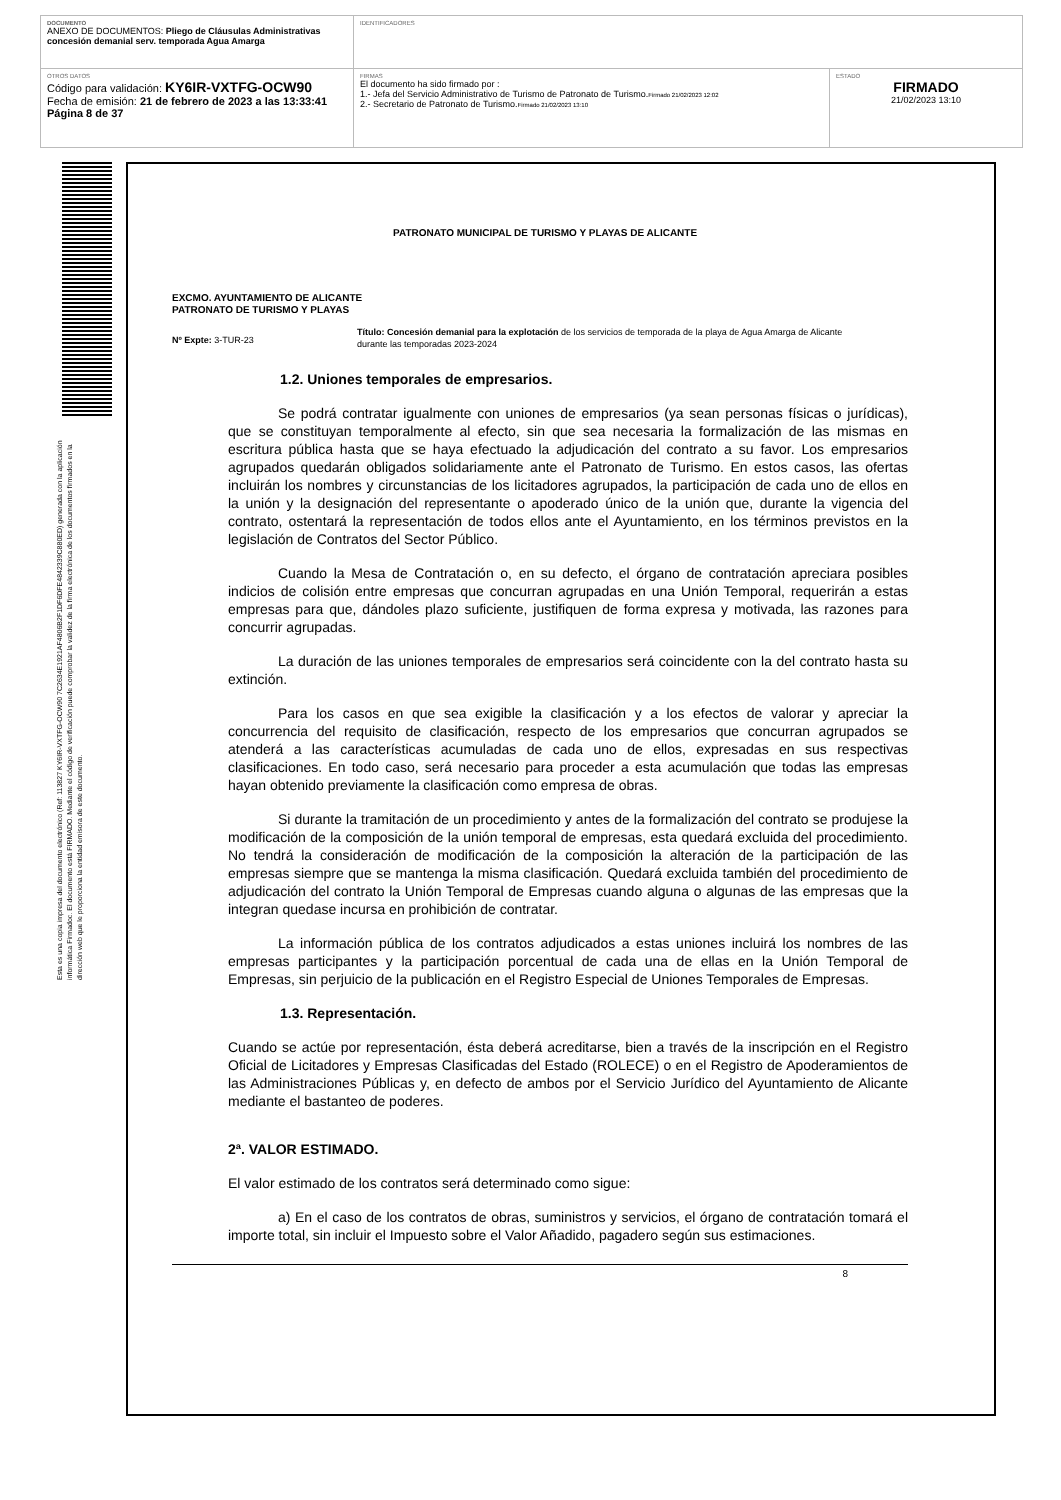| DOCUMENTO ANEXO DE DOCUMENTOS: Pliego de Cláusulas Administrativas concesión demanial serv. temporada Agua Amarga | IDENTIFICADORES | |
| OTROS DATOS Código para validación: KY6IR-VXTFG-OCW90 Fecha de emisión: 21 de febrero de 2023 a las 13:33:41 Página 8 de 37 | FIRMAS El documento ha sido firmado por : 1.- Jefa del Servicio Administrativo de Turismo de Patronato de Turismo. Firmado 21/02/2023 12:02 2.- Secretario de Patronato de Turismo. Firmado 21/02/2023 13:10 | ESTADO FIRMADO 21/02/2023 13:10 |
Esta es una copia impresa del documento electrónico (Ref: 113827 KY6IR-VXTFG-OCW90 7C2634E1921AF4806B2F1DF6DFE4842339C880ED) generada con la aplicación informática Firmadoc. El documento está FIRMADO. Mediante el código de verificación puede comprobar la validez de la firma electrónica de los documentos firmados en la dirección web que le proporciona la entidad emisora de este documento.
PATRONATO MUNICIPAL DE TURISMO Y PLAYAS DE ALICANTE
EXCMO. AYUNTAMIENTO DE ALICANTE
PATRONATO DE TURISMO Y PLAYAS
Nº Expte: 3-TUR-23
Título: Concesión demanial para la explotación de los servicios de temporada de la playa de Agua Amarga de Alicante durante las temporadas 2023-2024
1.2. Uniones temporales de empresarios.
Se podrá contratar igualmente con uniones de empresarios (ya sean personas físicas o jurídicas), que se constituyan temporalmente al efecto, sin que sea necesaria la formalización de las mismas en escritura pública hasta que se haya efectuado la adjudicación del contrato a su favor. Los empresarios agrupados quedarán obligados solidariamente ante el Patronato de Turismo. En estos casos, las ofertas incluirán los nombres y circunstancias de los licitadores agrupados, la participación de cada uno de ellos en la unión y la designación del representante o apoderado único de la unión que, durante la vigencia del contrato, ostentará la representación de todos ellos ante el Ayuntamiento, en los términos previstos en la legislación de Contratos del Sector Público.
Cuando la Mesa de Contratación o, en su defecto, el órgano de contratación apreciara posibles indicios de colisión entre empresas que concurran agrupadas en una Unión Temporal, requerirán a estas empresas para que, dándoles plazo suficiente, justifiquen de forma expresa y motivada, las razones para concurrir agrupadas.
La duración de las uniones temporales de empresarios será coincidente con la del contrato hasta su extinción.
Para los casos en que sea exigible la clasificación y a los efectos de valorar y apreciar la concurrencia del requisito de clasificación, respecto de los empresarios que concurran agrupados se atenderá a las características acumuladas de cada uno de ellos, expresadas en sus respectivas clasificaciones. En todo caso, será necesario para proceder a esta acumulación que todas las empresas hayan obtenido previamente la clasificación como empresa de obras.
Si durante la tramitación de un procedimiento y antes de la formalización del contrato se produjese la modificación de la composición de la unión temporal de empresas, esta quedará excluida del procedimiento. No tendrá la consideración de modificación de la composición la alteración de la participación de las empresas siempre que se mantenga la misma clasificación. Quedará excluida también del procedimiento de adjudicación del contrato la Unión Temporal de Empresas cuando alguna o algunas de las empresas que la integran quedase incursa en prohibición de contratar.
La información pública de los contratos adjudicados a estas uniones incluirá los nombres de las empresas participantes y la participación porcentual de cada una de ellas en la Unión Temporal de Empresas, sin perjuicio de la publicación en el Registro Especial de Uniones Temporales de Empresas.
1.3. Representación.
Cuando se actúe por representación, ésta deberá acreditarse, bien a través de la inscripción en el Registro Oficial de Licitadores y Empresas Clasificadas del Estado (ROLECE) o en el Registro de Apoderamientos de las Administraciones Públicas y, en defecto de ambos por el Servicio Jurídico del Ayuntamiento de Alicante mediante el bastanteo de poderes.
2ª. VALOR ESTIMADO.
El valor estimado de los contratos será determinado como sigue:
a) En el caso de los contratos de obras, suministros y servicios, el órgano de contratación tomará el importe total, sin incluir el Impuesto sobre el Valor Añadido, pagadero según sus estimaciones.
8